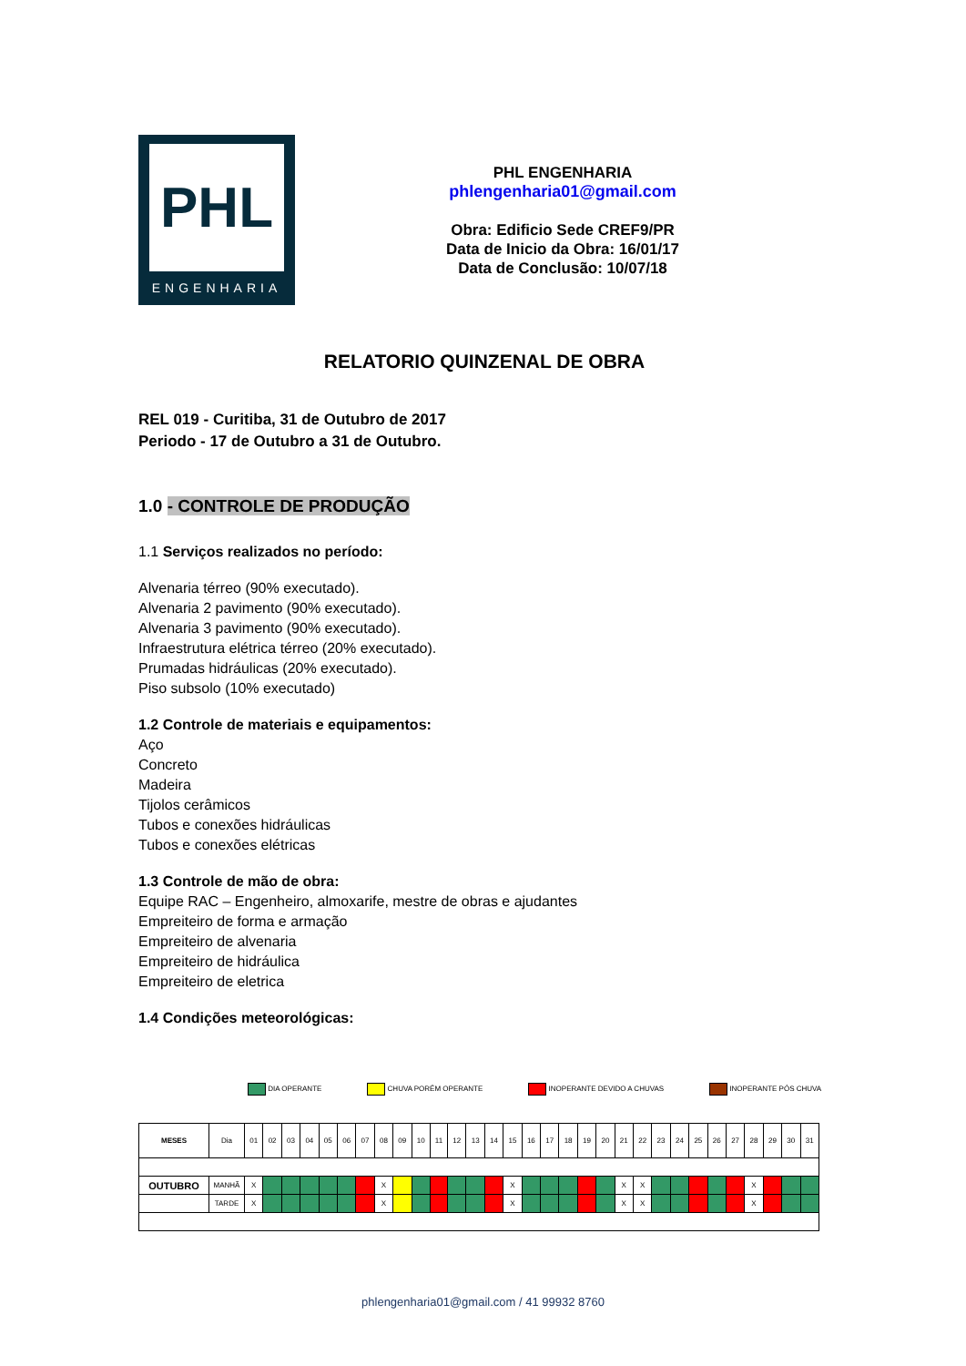PHL
ENGENHARIA
PHL ENGENHARIA
phlengenharia01@gmail.com
Obra: Edificio Sede CREF9/PR
Data de Inicio da Obra: 16/01/17
Data de Conclusão: 10/07/18
RELATORIO QUINZENAL DE OBRA
REL 019 - Curitiba, 31 de Outubro de 2017
Periodo - 17 de Outubro a 31 de Outubro.
1.0 - CONTROLE DE PRODUÇÃO
1.1 Serviços realizados no período:
Alvenaria térreo (90% executado).
Alvenaria 2 pavimento (90% executado).
Alvenaria 3 pavimento (90% executado).
Infraestrutura elétrica térreo (20% executado).
Prumadas hidráulicas (20% executado).
Piso subsolo (10% executado)
1.2 Controle de materiais e equipamentos:
Aço
Concreto
Madeira
Tijolos cerâmicos
Tubos e conexões hidráulicas
Tubos e conexões elétricas
1.3 Controle de mão de obra:
Equipe RAC – Engenheiro, almoxarife, mestre de obras e ajudantes
Empreiteiro de forma e armação
Empreiteiro de alvenaria
Empreiteiro de hidráulica
Empreiteiro de eletrica
1.4 Condições meteorológicas:
DIA OPERANTE CHUVA PORÉM OPERANTE INOPERANTE DEVIDO A CHUVAS INOPERANTE PÓS CHUVA
| MESES | Dia | 01 | 02 | 03 | 04 | 05 | 06 | 07 | 08 | 09 | 10 | 11 | 12 | 13 | 14 | 15 | 16 | 17 | 18 | 19 | 20 | 21 | 22 | 23 | 24 | 25 | 26 | 27 | 28 | 29 | 30 | 31 |
| OUTUBRO | MANHÃ | X | | | | | | | X | | | | | | | X | | | | | | X | X | | | | | | X | | | |
| | TARDE | X | | | | | | | X | | | | | | | X | | | | | | X | X | | | | | | X | | | |
phlengenharia01@gmail.com / 41 99932 8760